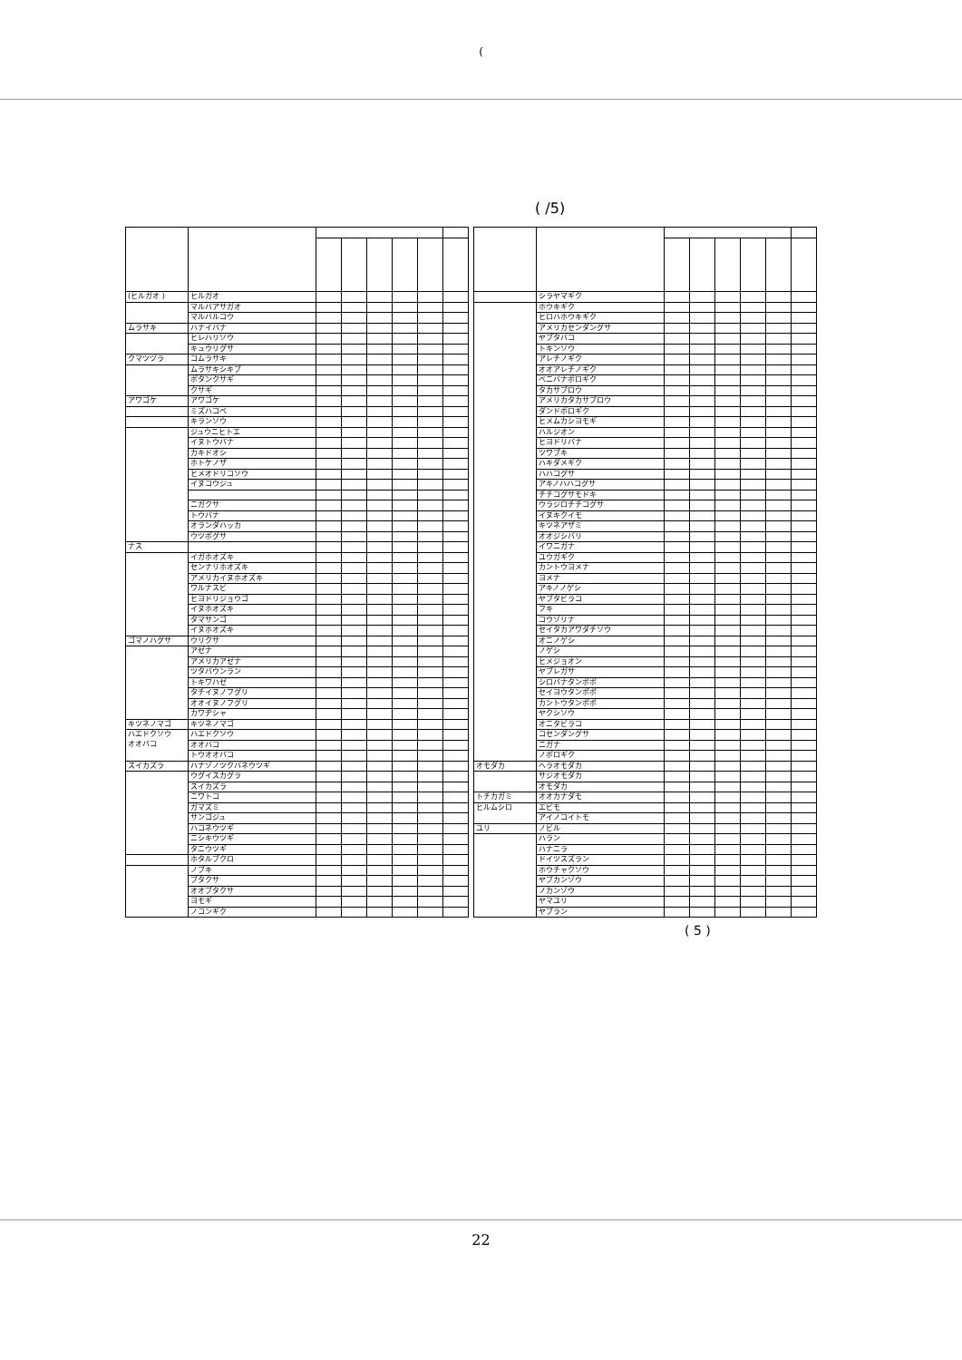(
( /5)
| (ヒルガオ ) | ヒルガオ | | | | | | |
| | マルバアサガオ | | | | | | |
| | マルバルコウ | | | | | | |
| ムラサキ | ハナイバナ | | | | | | |
| | ヒレハリソウ | | | | | | |
| | キュウリグサ | | | | | | |
| クマツヅラ | コムラサキ | | | | | | |
| | ムラサキシキブ | | | | | | |
| | ボタンクサギ | | | | | | |
| | クサギ | | | | | | |
| アワゴケ | アワゴケ | | | | | | |
| | ミズハコベ | | | | | | |
| | キランソウ | | | | | | |
| | ジュウニヒトエ | | | | | | |
| | イヌトウバナ | | | | | | |
| | カキドオシ | | | | | | |
| | ホトケノザ | | | | | | |
| | ヒメオドリコソウ | | | | | | |
| | イヌコウジュ | | | | | | |
| | ニガクサ | | | | | | |
| | トウバナ | | | | | | |
| | オランダハッカ | | | | | | |
| | ウツボグサ | | | | | | |
| ナス | | | | | | | |
| | イガホオズキ | | | | | | |
| | センナリホオズキ | | | | | | |
| | アメリカイヌホオズキ | | | | | | |
| | ワルナスビ | | | | | | |
| | ヒヨドリジョウゴ | | | | | | |
| | イヌホオズキ | | | | | | |
| | タマサンゴ | | | | | | |
| | イヌホオズキ | | | | | | |
| ゴマノハグサ | ウリクサ | | | | | | |
| | アゼナ | | | | | | |
| | アメリカアゼナ | | | | | | |
| | ツタバウンラン | | | | | | |
| | トキワハゼ | | | | | | |
| | タチイヌノフグリ | | | | | | |
| | オオイヌノフグリ | | | | | | |
| | カワヂシャ | | | | | | |
| キツネノマゴ | キツネノマゴ | | | | | | |
| ハエドクソウ | ハエドクソウ | | | | | | |
| オオバコ | オオバコ | | | | | | |
| | トウオオバコ | | | | | | |
| スイカズラ | ハナゾノツクバネウツギ | | | | | | |
| | ウグイスカグラ | | | | | | |
| | スイカズラ | | | | | | |
| | ニワトコ | | | | | | |
| | ガマズミ | | | | | | |
| | サンゴジュ | | | | | | |
| | ハコネウツギ | | | | | | |
| | ニシキウツギ | | | | | | |
| | タニウツギ | | | | | | |
| | ホタルブクロ | | | | | | |
| | ノブキ | | | | | | |
| | ブタクサ | | | | | | |
| | オオブタクサ | | | | | | |
| | ヨモギ | | | | | | |
| | ノコンギク | | | | | | |
| | シラヤマギク | | | | | | |
| | ホウキギク | | | | | | |
| | ヒロハホウキギク | | | | | | |
| | アメリカセンダングサ | | | | | | |
| | ヤブタバコ | | | | | | |
| | トキンソウ | | | | | | |
| | アレチノギク | | | | | | |
| | オオアレチノギク | | | | | | |
| | ベニバナボロギク | | | | | | |
| | タカサブロウ | | | | | | |
| | アメリカタカサブロウ | | | | | | |
| | ダンドボロギク | | | | | | |
| | ヒメムカシヨモギ | | | | | | |
| | ハルジオン | | | | | | |
| | ヒヨドリバナ | | | | | | |
| | ツワブキ | | | | | | |
| | ハキダメギク | | | | | | |
| | ハハコグサ | | | | | | |
| | アキノハハコグサ | | | | | | |
| | チチコグサモドキ | | | | | | |
| | ウラジロチチコグサ | | | | | | |
| | イヌキクイモ | | | | | | |
| | キツネアザミ | | | | | | |
| | オオジシバリ | | | | | | |
| | イワニガナ | | | | | | |
| | ユウガギク | | | | | | |
| | カントウヨメナ | | | | | | |
| | ヨメナ | | | | | | |
| | アキノノゲシ | | | | | | |
| | ヤブタビラコ | | | | | | |
| | フキ | | | | | | |
| | コウゾリナ | | | | | | |
| | セイタカアワダチソウ | | | | | | |
| | オニノゲシ | | | | | | |
| | ノゲシ | | | | | | |
| | ヒメジョオン | | | | | | |
| | ヤブレガサ | | | | | | |
| | シロバナタンポポ | | | | | | |
| | セイヨウタンポポ | | | | | | |
| | カントウタンポポ | | | | | | |
| | ヤクシソウ | | | | | | |
| | オニタビラコ | | | | | | |
| | コセンダングサ | | | | | | |
| | ニガナ | | | | | | |
| | ノボロギク | | | | | | |
| オモダカ | ヘラオモダカ | | | | | | |
| | サジオモダカ | | | | | | |
| | オモダカ | | | | | | |
| トチカガミ | オオカナダモ | | | | | | |
| ヒルムシロ | エビモ | | | | | | |
| | アイノコイトモ | | | | | | |
| ユリ | ノビル | | | | | | |
| | ハラン | | | | | | |
| | ハナニラ | | | | | | |
| | ドイツスズラン | | | | | | |
| | ホウチャクソウ | | | | | | |
| | ヤブカンゾウ | | | | | | |
| | ノカンゾウ | | | | | | |
| | ヤマユリ | | | | | | |
| | ヤブラン | | | | | | |
( 5 )
22